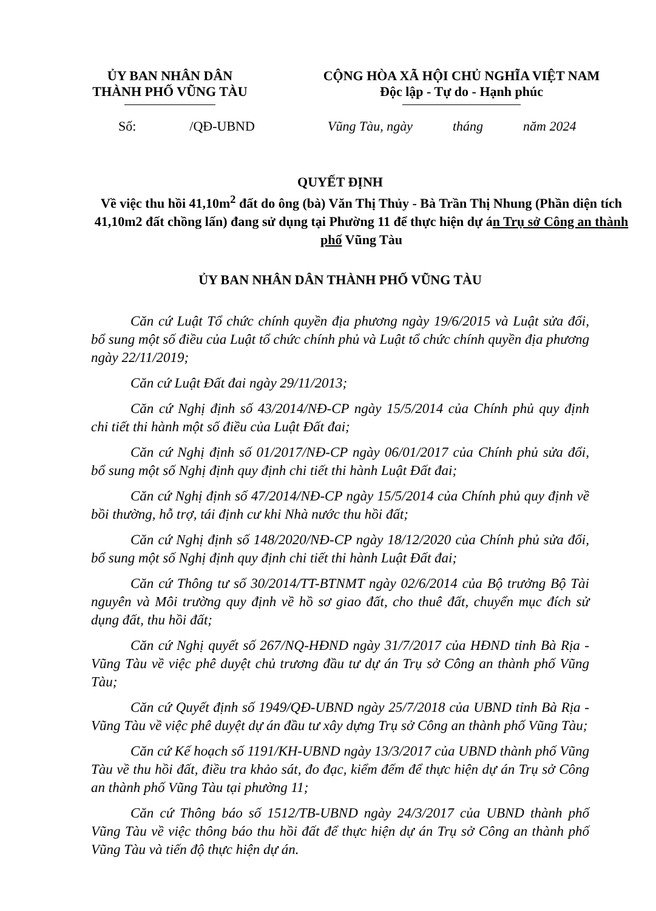ỦY BAN NHÂN DÂN
THÀNH PHỐ VŨNG TÀU
CỘNG HÒA XÃ HỘI CHỦ NGHĨA VIỆT NAM
Độc lập - Tự do - Hạnh phúc
Số: /QĐ-UBND
Vũng Tàu, ngày tháng năm 2024
QUYẾT ĐỊNH
Về việc thu hồi 41,10m<sup>2</sup> đất do ông (bà) Văn Thị Thủy - Bà Trần Thị Nhung (Phần diện tích 41,10m2 đất chồng lấn) đang sử dụng tại Phường 11 để thực hiện dự án Trụ sở Công an thành phố Vũng Tàu
ỦY BAN NHÂN DÂN THÀNH PHỐ VŨNG TÀU
Căn cứ Luật Tổ chức chính quyền địa phương ngày 19/6/2015 và Luật sửa đổi, bổ sung một số điều của Luật tổ chức chính phủ và Luật tổ chức chính quyền địa phương ngày 22/11/2019;
Căn cứ Luật Đất đai ngày 29/11/2013;
Căn cứ Nghị định số 43/2014/NĐ-CP ngày 15/5/2014 của Chính phủ quy định chi tiết thi hành một số điều của Luật Đất đai;
Căn cứ Nghị định số 01/2017/NĐ-CP ngày 06/01/2017 của Chính phủ sửa đổi, bổ sung một số Nghị định quy định chi tiết thi hành Luật Đất đai;
Căn cứ Nghị định số 47/2014/NĐ-CP ngày 15/5/2014 của Chính phủ quy định về bồi thường, hỗ trợ, tái định cư khi Nhà nước thu hồi đất;
Căn cứ Nghị định số 148/2020/NĐ-CP ngày 18/12/2020 của Chính phủ sửa đổi, bổ sung một số Nghị định quy định chi tiết thi hành Luật Đất đai;
Căn cứ Thông tư số 30/2014/TT-BTNMT ngày 02/6/2014 của Bộ trưởng Bộ Tài nguyên và Môi trường quy định về hồ sơ giao đất, cho thuê đất, chuyển mục đích sử dụng đất, thu hồi đất;
Căn cứ Nghị quyết số 267/NQ-HĐND ngày 31/7/2017 của HĐND tỉnh Bà Rịa - Vũng Tàu về việc phê duyệt chủ trương đầu tư dự án Trụ sở Công an thành phố Vũng Tàu;
Căn cứ Quyết định số 1949/QĐ-UBND ngày 25/7/2018 của UBND tỉnh Bà Rịa - Vũng Tàu về việc phê duyệt dự án đầu tư xây dựng Trụ sở Công an thành phố Vũng Tàu;
Căn cứ Kế hoạch số 1191/KH-UBND ngày 13/3/2017 của UBND thành phố Vũng Tàu về thu hồi đất, điều tra khảo sát, đo đạc, kiểm đếm để thực hiện dự án Trụ sở Công an thành phố Vũng Tàu tại phường 11;
Căn cứ Thông báo số 1512/TB-UBND ngày 24/3/2017 của UBND thành phố Vũng Tàu về việc thông báo thu hồi đất để thực hiện dự án Trụ sở Công an thành phố Vũng Tàu và tiến độ thực hiện dự án.